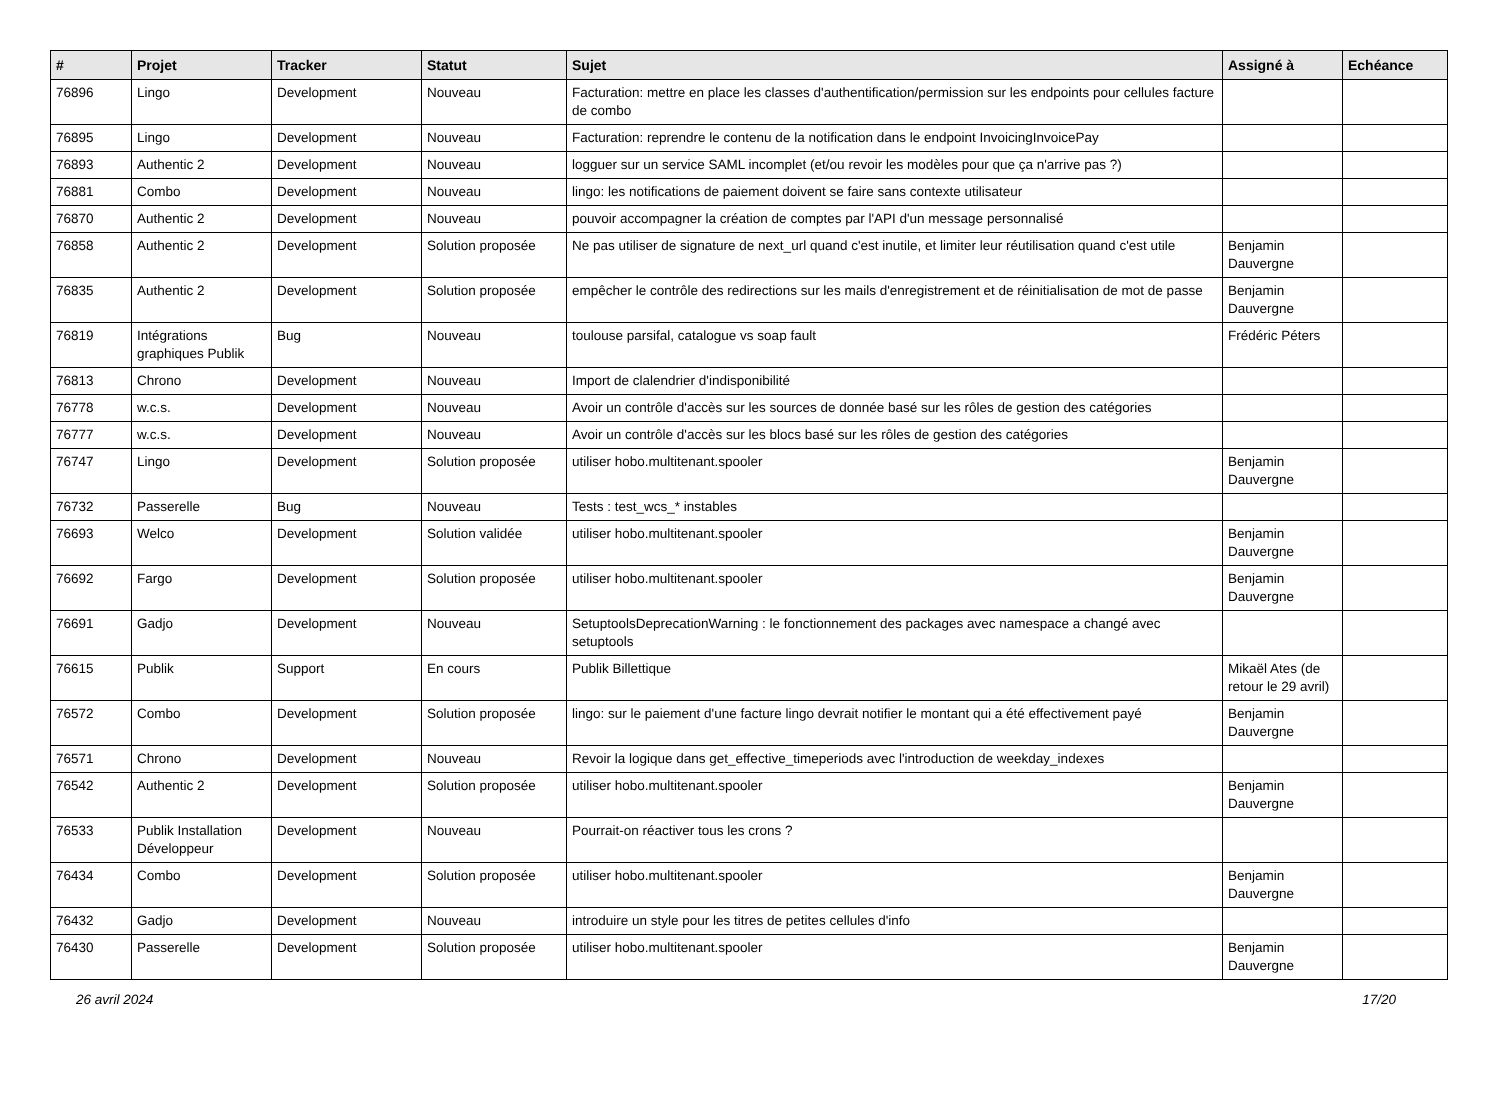| # | Projet | Tracker | Statut | Sujet | Assigné à | Echéance |
| --- | --- | --- | --- | --- | --- | --- |
| 76896 | Lingo | Development | Nouveau | Facturation: mettre en place les classes d'authentification/permission sur les endpoints pour cellules facture de combo | | |
| 76895 | Lingo | Development | Nouveau | Facturation: reprendre le contenu de la notification dans le endpoint InvoicingInvoicePay | | |
| 76893 | Authentic 2 | Development | Nouveau | logguer sur un service SAML incomplet (et/ou revoir les modèles pour que ça n'arrive pas ?) | | |
| 76881 | Combo | Development | Nouveau | lingo: les notifications de paiement doivent se faire sans contexte utilisateur | | |
| 76870 | Authentic 2 | Development | Nouveau | pouvoir accompagner la création de comptes par l'API d'un message personnalisé | | |
| 76858 | Authentic 2 | Development | Solution proposée | Ne pas utiliser de signature de next_url quand c'est inutile, et limiter leur réutilisation quand c'est utile | Benjamin Dauvergne | |
| 76835 | Authentic 2 | Development | Solution proposée | empêcher le contrôle des redirections sur les mails d'enregistrement et de réinitialisation de mot de passe | Benjamin Dauvergne | |
| 76819 | Intégrations graphiques Publik | Bug | Nouveau | toulouse parsifal, catalogue vs soap fault | Frédéric Péters | |
| 76813 | Chrono | Development | Nouveau | Import de clalendrier d'indisponibilité | | |
| 76778 | w.c.s. | Development | Nouveau | Avoir un contrôle d'accès sur les sources de donnée basé sur les rôles de gestion des catégories | | |
| 76777 | w.c.s. | Development | Nouveau | Avoir un contrôle d'accès sur les blocs basé sur les rôles de gestion des catégories | | |
| 76747 | Lingo | Development | Solution proposée | utiliser hobo.multitenant.spooler | Benjamin Dauvergne | |
| 76732 | Passerelle | Bug | Nouveau | Tests : test_wcs_* instables | | |
| 76693 | Welco | Development | Solution validée | utiliser hobo.multitenant.spooler | Benjamin Dauvergne | |
| 76692 | Fargo | Development | Solution proposée | utiliser hobo.multitenant.spooler | Benjamin Dauvergne | |
| 76691 | Gadjo | Development | Nouveau | SetuptoolsDeprecationWarning : le fonctionnement des packages avec namespace a changé avec setuptools | | |
| 76615 | Publik | Support | En cours | Publik Billettique | Mikaël Ates (de retour le 29 avril) | |
| 76572 | Combo | Development | Solution proposée | lingo: sur le paiement d'une facture lingo devrait notifier le montant qui a été effectivement payé | Benjamin Dauvergne | |
| 76571 | Chrono | Development | Nouveau | Revoir la logique dans get_effective_timeperiods avec l'introduction de weekday_indexes | | |
| 76542 | Authentic 2 | Development | Solution proposée | utiliser hobo.multitenant.spooler | Benjamin Dauvergne | |
| 76533 | Publik Installation Développeur | Development | Nouveau | Pourrait-on réactiver tous les crons ? | | |
| 76434 | Combo | Development | Solution proposée | utiliser hobo.multitenant.spooler | Benjamin Dauvergne | |
| 76432 | Gadjo | Development | Nouveau | introduire un style pour les titres de petites cellules d'info | | |
| 76430 | Passerelle | Development | Solution proposée | utiliser hobo.multitenant.spooler | Benjamin Dauvergne | |
26 avril 2024 17/20